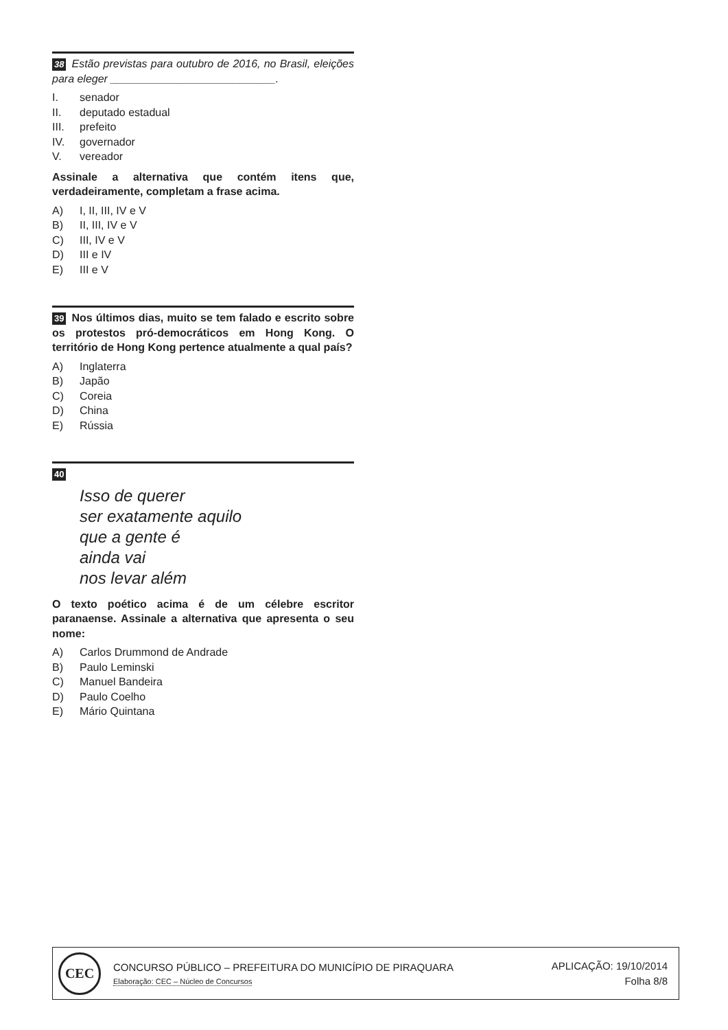38 Estão previstas para outubro de 2016, no Brasil, eleições para eleger ___________________________.
I. senador
II. deputado estadual
III. prefeito
IV. governador
V. vereador
Assinale a alternativa que contém itens que, verdadeiramente, completam a frase acima.
A) I, II, III, IV e V
B) II, III, IV e V
C) III, IV e V
D) III e IV
E) III e V
39 Nos últimos dias, muito se tem falado e escrito sobre os protestos pró-democráticos em Hong Kong. O território de Hong Kong pertence atualmente a qual país?
A) Inglaterra
B) Japão
C) Coreia
D) China
E) Rússia
40
Isso de querer
ser exatamente aquilo
que a gente é
ainda vai
nos levar além
O texto poético acima é de um célebre escritor paranaense. Assinale a alternativa que apresenta o seu nome:
A) Carlos Drummond de Andrade
B) Paulo Leminski
C) Manuel Bandeira
D) Paulo Coelho
E) Mário Quintana
CEC
CONCURSO PÚBLICO – PREFEITURA DO MUNICÍPIO DE PIRAQUARA
Elaboração: CEC – Núcleo de Concursos
APLICAÇÃO: 19/10/2014
Folha 8/8